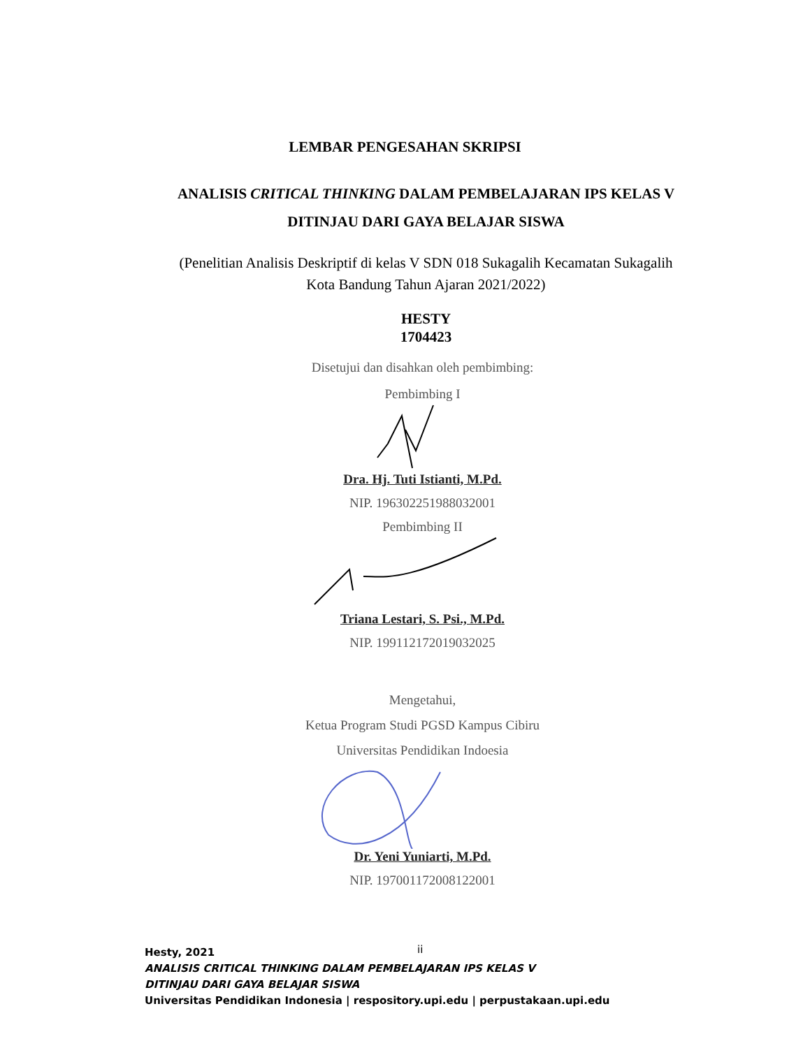LEMBAR PENGESAHAN SKRIPSI
ANALISIS CRITICAL THINKING DALAM PEMBELAJARAN IPS KELAS V
DITINJAU DARI GAYA BELAJAR SISWA
(Penelitian Analisis Deskriptif di kelas V SDN 018 Sukagalih Kecamatan Sukagalih
Kota Bandung Tahun Ajaran 2021/2022)
HESTY
1704423
Disetujui dan disahkan oleh pembimbing:
Pembimbing I
Dra. Hj. Tuti Istianti, M.Pd.
NIP. 196302251988032001
Pembimbing II
Triana Lestari, S. Psi., M.Pd.
NIP. 199112172019032025
Mengetahui,
Ketua Program Studi PGSD Kampus Cibiru
Universitas Pendidikan Indoesia
Dr. Yeni Yuniarti, M.Pd.
NIP. 197001172008122001
ii
Hesty, 2021
ANALISIS CRITICAL THINKING DALAM PEMBELAJARAN IPS KELAS V
DITINJAU DARI GAYA BELAJAR SISWA
Universitas Pendidikan Indonesia | respository.upi.edu | perpustakaan.upi.edu